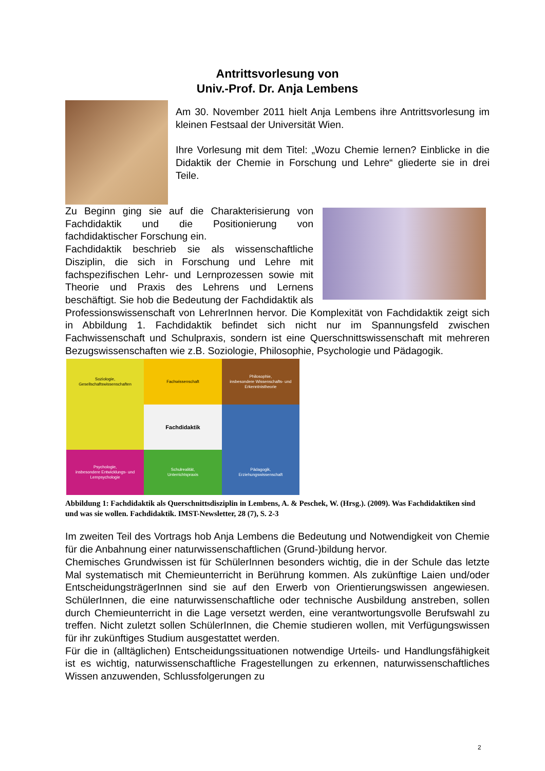Antrittsvorlesung von
Univ.-Prof. Dr. Anja Lembens
Am 30. November 2011 hielt Anja Lembens ihre Antrittsvorlesung im kleinen Festsaal der Universität Wien.
Ihre Vorlesung mit dem Titel: „Wozu Chemie lernen? Einblicke in die Didaktik der Chemie in Forschung und Lehre“ gliederte sie in drei Teile.
Zu Beginn ging sie auf die Charakterisierung von Fachdidaktik und die Positionierung von fachdidaktischer Forschung ein.
Fachdidaktik beschrieb sie als wissenschaftliche Disziplin, die sich in Forschung und Lehre mit fachspezifischen Lehr- und Lernprozessen sowie mit Theorie und Praxis des Lehrens und Lernens beschäftigt. Sie hob die Bedeutung der Fachdidaktik als Professionswissenschaft von LehrerInnen hervor. Die Komplexität von Fachdidaktik zeigt sich in Abbildung 1. Fachdidaktik befindet sich nicht nur im Spannungsfeld zwischen Fachwissenschaft und Schulpraxis, sondern ist eine Querschnittswissenschaft mit mehreren Bezugswissenschaften wie z.B. Soziologie, Philosophie, Psychologie und Pädagogik.
Soziologie,
Gesellschaftswissenschaften
Fachwissenschaft
Philosophie,
insbesondere Wissenschafts- und Erkenntnistheorie
Fachdidaktik
Psychologie,
insbesondere Entwicklungs- und Lernpsychologie
Schulrealität,
Unterrichtspraxis
Pädagogik,
Erziehungswissenschaft
Abbildung 1: Fachdidaktik als Querschnittsdisziplin in Lembens, A. & Peschek, W. (Hrsg.). (2009). Was Fachdidaktiken sind und was sie wollen. Fachdidaktik. IMST-Newsletter, 28 (7), S. 2-3
Im zweiten Teil des Vortrags hob Anja Lembens die Bedeutung und Notwendigkeit von Chemie für die Anbahnung einer naturwissenschaftlichen (Grund-)bildung hervor.
Chemisches Grundwissen ist für SchülerInnen besonders wichtig, die in der Schule das letzte Mal systematisch mit Chemieunterricht in Berührung kommen. Als zukünftige Laien und/oder EntscheidungsträgerInnen sind sie auf den Erwerb von Orientierungswissen angewiesen. SchülerInnen, die eine naturwissenschaftliche oder technische Ausbildung anstreben, sollen durch Chemieunterricht in die Lage versetzt werden, eine verantwortungsvolle Berufswahl zu treffen. Nicht zuletzt sollen SchülerInnen, die Chemie studieren wollen, mit Verfügungswissen für ihr zukünftiges Studium ausgestattet werden.
Für die in (alltäglichen) Entscheidungssituationen notwendige Urteils- und Handlungsfähigkeit ist es wichtig, naturwissenschaftliche Fragestellungen zu erkennen, naturwissenschaftliches Wissen anzuwenden, Schlussfolgerungen zu
2